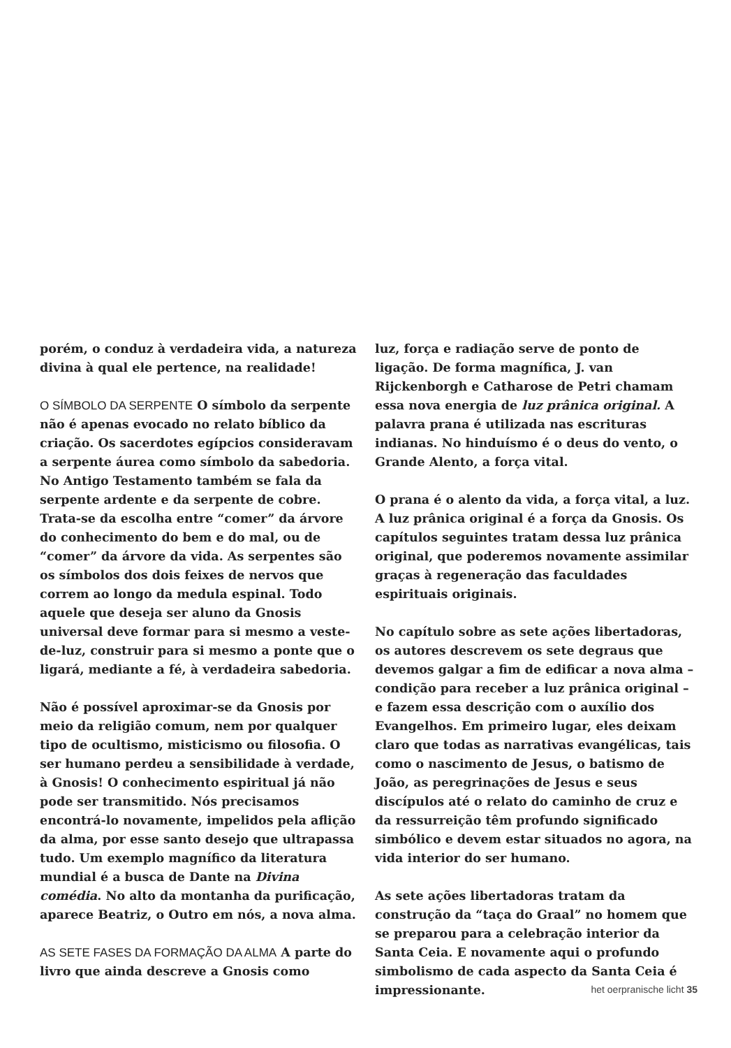porém, o conduz à verdadeira vida, a natureza divina à qual ele pertence, na realidade!
O SÍMBOLO DA SERPENTE O símbolo da serpente não é apenas evocado no relato bíblico da criação. Os sacerdotes egípcios consideravam a serpente áurea como símbolo da sabedoria. No Antigo Testamento também se fala da serpente ardente e da serpente de cobre. Trata-se da escolha entre “comer” da árvore do conhecimento do bem e do mal, ou de “comer” da árvore da vida. As serpentes são os símbolos dos dois feixes de nervos que correm ao longo da medula espinal. Todo aquele que deseja ser aluno da Gnosis universal deve formar para si mesmo a veste-de-luz, construir para si mesmo a ponte que o ligará, mediante a fé, à verdadeira sabedoria.
Não é possível aproximar-se da Gnosis por meio da religião comum, nem por qualquer tipo de ocultismo, misticismo ou filosofia. O ser humano perdeu a sensibilidade à verdade, à Gnosis! O conhecimento espiritual já não pode ser transmitido. Nós precisamos encontrá-lo novamente, impelidos pela aflição da alma, por esse santo desejo que ultrapassa tudo. Um exemplo magnífico da literatura mundial é a busca de Dante na Divina comédia. No alto da montanha da purificação, aparece Beatriz, o Outro em nós, a nova alma.
AS SETE FASES DA FORMAÇÃO DA ALMA A parte do livro que ainda descreve a Gnosis como
luz, força e radiação serve de ponto de ligação. De forma magnífica, J. van Rijckenborgh e Catharose de Petri chamam essa nova energia de luz prânica original. A palavra prana é utilizada nas escrituras indianas. No hinduísmo é o deus do vento, o Grande Alento, a força vital.
O prana é o alento da vida, a força vital, a luz. A luz prânica original é a força da Gnosis. Os capítulos seguintes tratam dessa luz prânica original, que poderemos novamente assimilar graças à regeneração das faculdades espirituais originais.
No capítulo sobre as sete ações libertadoras, os autores descrevem os sete degraus que devemos galgar a fim de edificar a nova alma – condição para receber a luz prânica original – e fazem essa descrição com o auxílio dos Evangelhos. Em primeiro lugar, eles deixam claro que todas as narrativas evangélicas, tais como o nascimento de Jesus, o batismo de João, as peregrinações de Jesus e seus discípulos até o relato do caminho de cruz e da ressurreição têm profundo significado simbólico e devem estar situados no agora, na vida interior do ser humano.
As sete ações libertadoras tratam da construção da “taça do Graal” no homem que se preparou para a celebração interior da Santa Ceia. E novamente aqui o profundo simbolismo de cada aspecto da Santa Ceia é impressionante.
het oerpranische licht 35